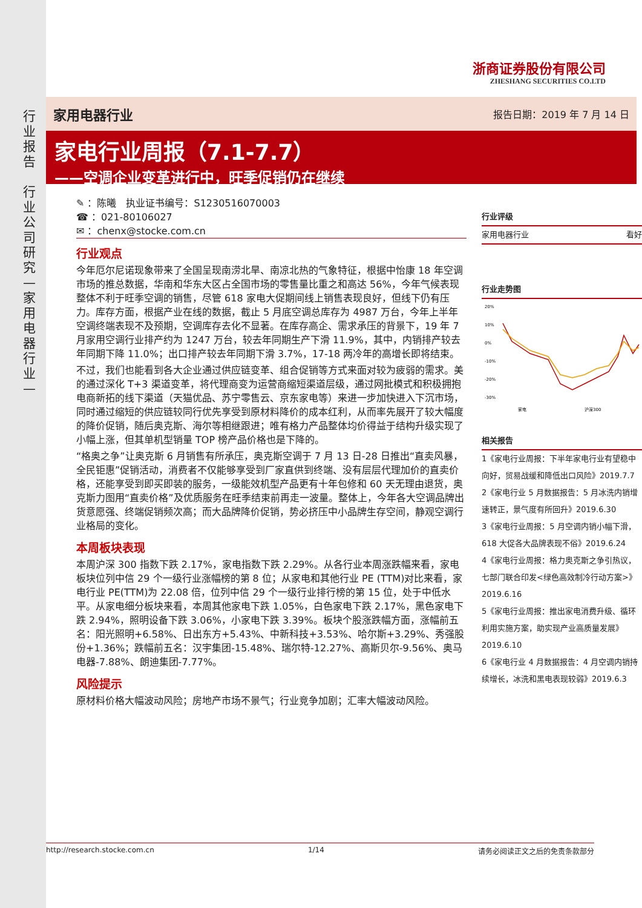行业报告
行业公司研究—家用电器行业—
浙商证券股份有限公司
ZHESHANG SECURITIES CO.LTD
家用电器行业 报告日期：2019 年 7 月 14 日
家电行业周报（7.1-7.7）
——空调企业变革进行中，旺季促销仍在继续
✎ ：陈曦　执业证书编号：S1230516070003
☎ ：021-80106027
✉ ：chenx@stocke.com.cn
行业观点
今年厄尔尼诺现象带来了全国呈现南涝北旱、南凉北热的气象特征，根据中怡康 18 年空调市场的推总数据，华南和华东大区占全国市场的零售量比重之和高达 56%，今年气候表现整体不利于旺季空调的销售，尽管 618 家电大促期间线上销售表现良好，但线下仍有压力。库存方面，根据产业在线的数据，截止 5 月底空调总库存为 4987 万台，今年上半年空调终端表现不及预期，空调库存去化不显著。在库存高企、需求承压的背景下，19 年 7 月家用空调行业排产约为 1247 万台，较去年同期生产下滑 11.9%，其中，内销排产较去年同期下降 11.0%；出口排产较去年同期下滑 3.7%，17-18 两冷年的高增长即将结束。
不过，我们也能看到各大企业通过供应链变革、组合促销等方式来面对较为疲弱的需求。美的通过深化 T+3 渠道变革，将代理商变为运营商缩短渠道层级，通过网批模式和积极拥抱电商新拓的线下渠道（天猫优品、苏宁零售云、京东家电等）来进一步加快进入下沉市场，同时通过缩短的供应链较同行优先享受到原材料降价的成本红利，从而率先展开了较大幅度的降价促销，随后奥克斯、海尔等相继跟进；唯有格力产品整体均价得益于结构升级实现了小幅上涨，但其单机型销量 TOP 榜产品价格也是下降的。
“格奥之争”让奥克斯 6 月销售有所承压，奥克斯空调于 7 月 13 日-28 日推出“直卖风暴，全民钜惠”促销活动，消费者不仅能够享受到厂家直供到终端、没有层层代理加价的直卖价格，还能享受到即买即装的服务，一级能效机型产品更有十年包修和 60 天无理由退货，奥克斯力图用“直卖价格”及优质服务在旺季结束前再走一波量。整体上，今年各大空调品牌出货意愿强、终端促销频次高；而大品牌降价促销，势必挤压中小品牌生存空间，静观空调行业格局的变化。
本周板块表现
本周沪深 300 指数下跌 2.17%，家电指数下跌 2.29%。从各行业本周涨跌幅来看，家电板块位列中信 29 个一级行业涨幅榜的第 8 位；从家电和其他行业 PE (TTM)对比来看，家电行业 PE(TTM)为 22.08 倍，位列中信 29 个一级行业排行榜的第 15 位，处于中低水平。从家电细分板块来看，本周其他家电下跌 1.05%，白色家电下跌 2.17%，黑色家电下跌 2.94%，照明设备下跌 3.06%，小家电下跌 3.39%。板块个股涨跌幅方面，涨幅前五名：阳光照明+6.58%、日出东方+5.43%、中新科技+3.53%、哈尔斯+3.29%、秀强股份+1.36%；跌幅前五名：汉宇集团-15.48%、瑞尔特-12.27%、高斯贝尔-9.56%、奥马电器-7.88%、朗迪集团-7.77%。
风险提示
原材料价格大幅波动风险；房地产市场不景气；行业竞争加剧；汇率大幅波动风险。
行业评级
家用电器行业 看好
行业走势图
20%
10%
0%
-10%
-20%
-30%
家电
沪深300
相关报告
1《家电行业周报：下半年家电行业有望稳中向好，贸易战缓和降低出口风险》2019.7.7
2《家电行业 5 月数据报告：5 月冰洗内销增速转正，景气度有所回升》2019.6.30
3《家电行业周报：5 月空调内销小幅下滑，618 大促各大品牌表现不俗》2019.6.24
4《家电行业周报：格力奥克斯之争引热议，七部门联合印发<绿色高效制冷行动方案>》2019.6.16
5《家电行业周报：推出家电消费升级、循环利用实施方案，助实现产业高质量发展》2019.6.10
6《家电行业 4 月数据报告：4 月空调内销持续增长，冰洗和黑电表现较弱》2019.6.3
http://research.stocke.com.cn 1/14 请务必阅读正文之后的免责条款部分